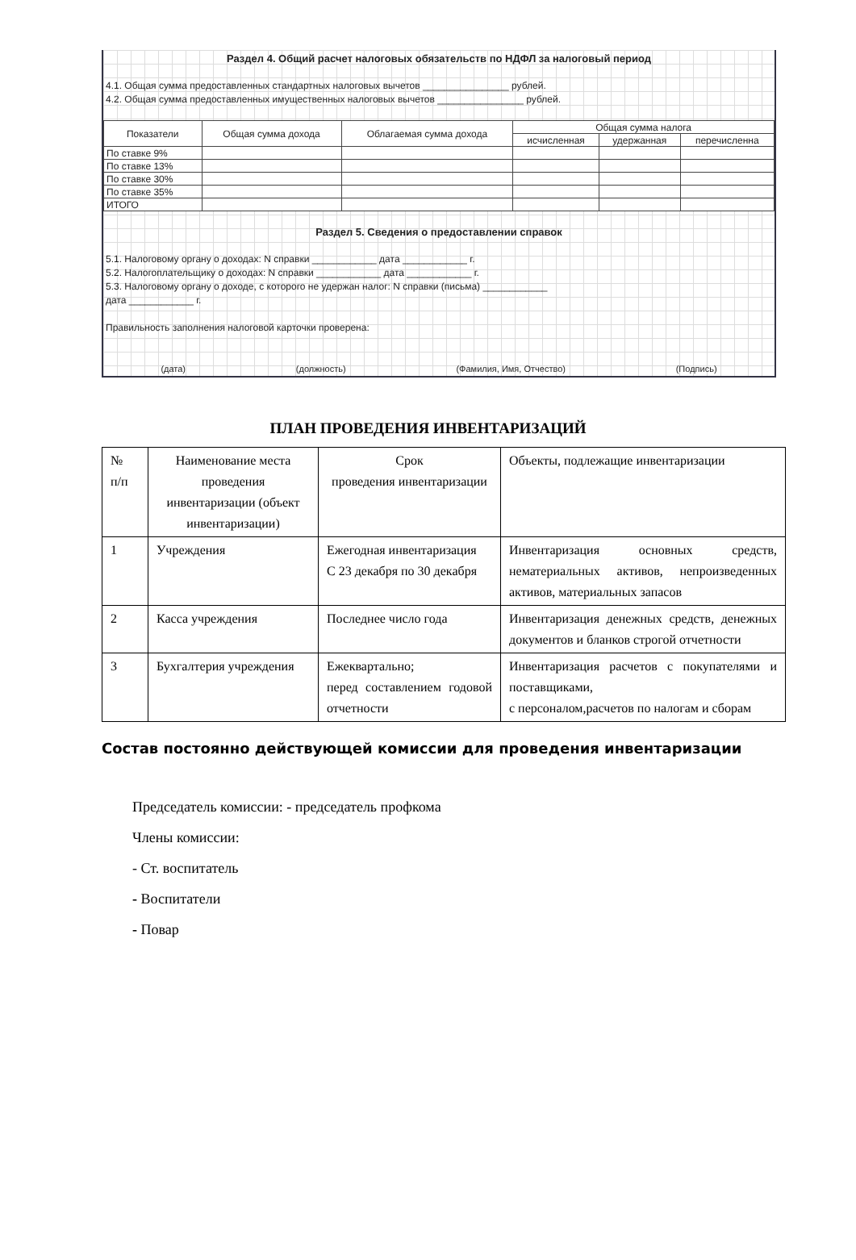Раздел 4. Общий расчет налоговых обязательств по НДФЛ за налоговый период
4.1. Общая сумма предоставленных стандартных налоговых вычетов ________________ рублей.
4.2. Общая сумма предоставленных имущественных налоговых вычетов ________________ рублей.
| Показатели | Общая сумма дохода | Облагаемая сумма дохода | Общая сумма налога | | |
| --- | --- | --- | --- | --- | --- |
| | | | исчисленная | удержанная | перечисленна |
| По ставке 9% | | | | | |
| По ставке 13% | | | | | |
| По ставке 30% | | | | | |
| По ставке 35% | | | | | |
| ИТОГО | | | | | |
Раздел 5. Сведения о предоставлении справок
5.1. Налоговому органу о доходах: N справки ____________ дата ____________ г.
5.2. Налогоплательщику о доходах: N справки ____________ дата ____________ г.
5.3. Налоговому органу о доходе, с которого не удержан налог: N справки (письма) ____________
дата ____________ г.
Правильность заполнения налоговой карточки проверена:
(дата) (должность) (Фамилия, Имя, Отчество) (Подпись)
ПЛАН ПРОВЕДЕНИЯ ИНВЕНТАРИЗАЦИЙ
| № п/п | Наименование места проведения инвентаризации (объект инвентаризации) | Срок проведения инвентаризации | Объекты, подлежащие инвентаризации |
| 1 | Учреждения | Ежегодная инвентаризация С 23 декабря по 30 декабря | Инвентаризация основных средств, нематериальных активов, непроизведенных активов, материальных запасов |
| 2 | Касса учреждения | Последнее число года | Инвентаризация денежных средств, денежных документов и бланков строгой отчетности |
| 3 | Бухгалтерия учреждения | Ежеквартально; перед составлением годовой отчетности | Инвентаризация расчетов с покупателями и поставщиками, с персоналом,расчетов по налогам и сборам |
Состав постоянно действующей комиссии для проведения инвентаризации
Председатель комиссии: - председатель профкома
Члены комиссии:
- Ст. воспитатель
- Воспитатели
- Повар